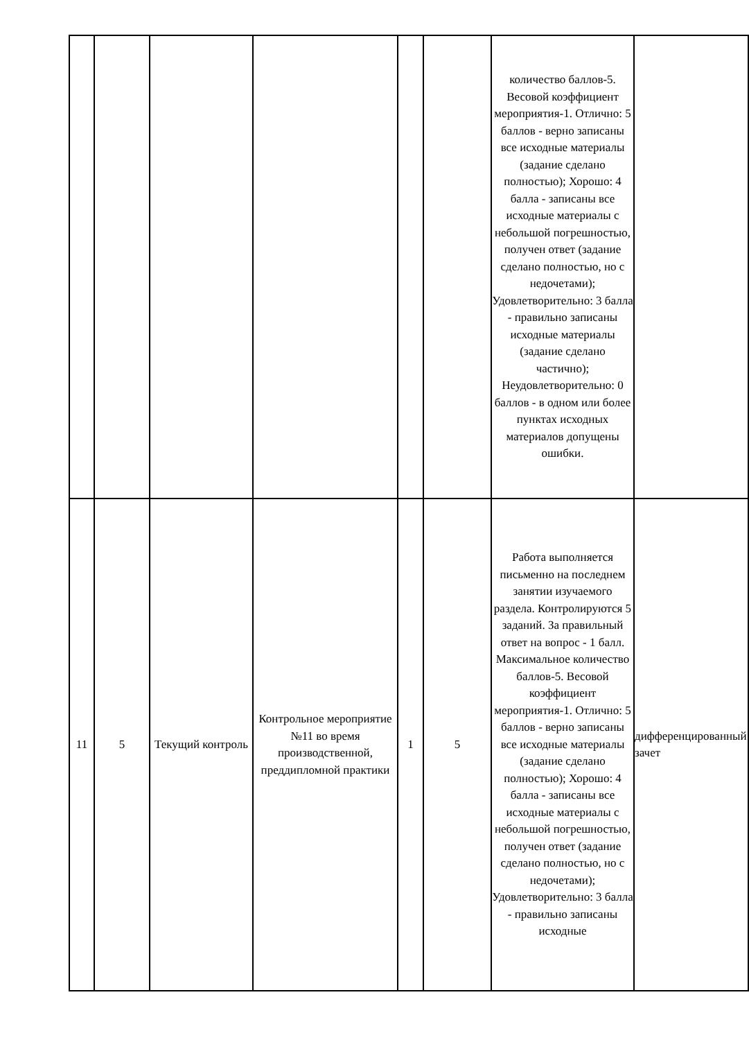| | | | | | | количество баллов-5. Весовой коэффициент мероприятия-1. Отлично: 5 баллов - верно записаны все исходные материалы (задание сделано полностью); Хорошо: 4 балла - записаны все исходные материалы с небольшой погрешностью, получен ответ (задание сделано полностью, но с недочетами); Удовлетворительно: 3 балла - правильно записаны исходные материалы (задание сделано частично); Неудовлетворительно: 0 баллов - в одном или более пунктах исходных материалов допущены ошибки. | |
| 11 | 5 | Текущий контроль | Контрольное мероприятие №11 во время производственной, преддипломной практики | 1 | 5 | Работа выполняется письменно на последнем занятии изучаемого раздела. Контролируются 5 заданий. За правильный ответ на вопрос - 1 балл. Максимальное количество баллов-5. Весовой коэффициент мероприятия-1. Отлично: 5 баллов - верно записаны все исходные материалы (задание сделано полностью); Хорошо: 4 балла - записаны все исходные материалы с небольшой погрешностью, получен ответ (задание сделано полностью, но с недочетами); Удовлетворительно: 3 балла - правильно записаны исходные | дифференцированный зачет |